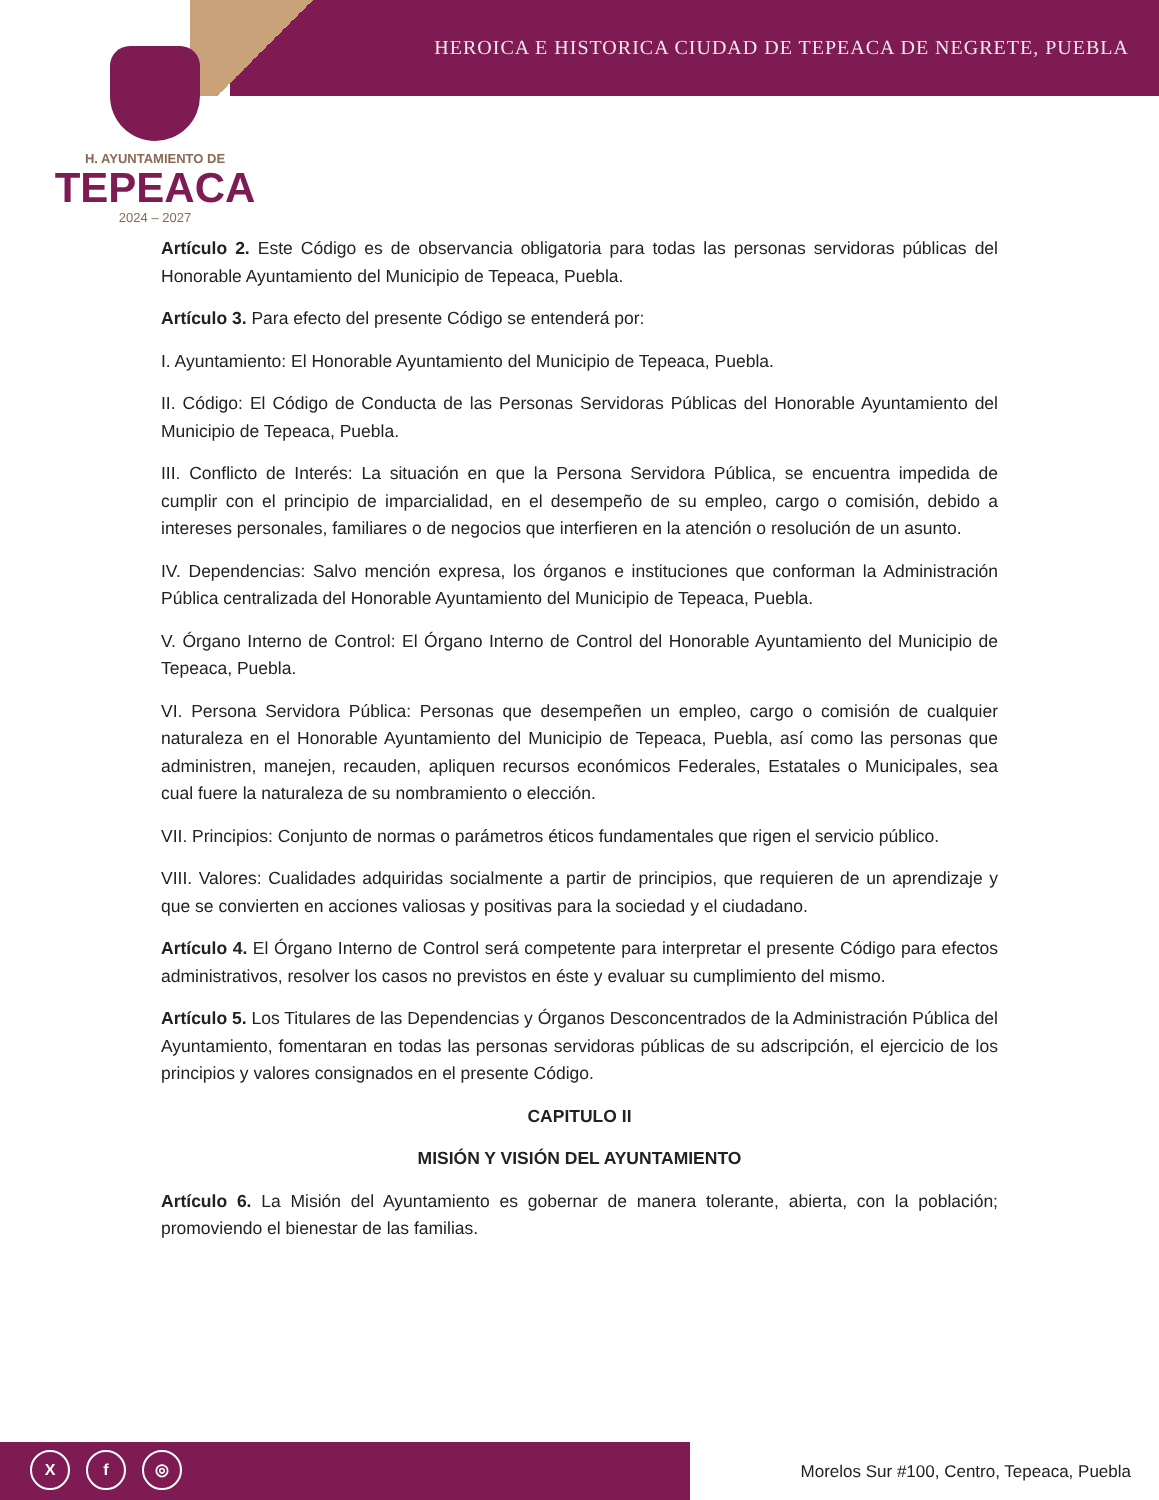HEROICA E HISTORICA CIUDAD DE TEPEACA DE NEGRETE, PUEBLA
H. AYUNTAMIENTO DE
TEPEACA
2024 – 2027
Artículo 2. Este Código es de observancia obligatoria para todas las personas servidoras públicas del Honorable Ayuntamiento del Municipio de Tepeaca, Puebla.
Artículo 3. Para efecto del presente Código se entenderá por:
I. Ayuntamiento: El Honorable Ayuntamiento del Municipio de Tepeaca, Puebla.
II. Código: El Código de Conducta de las Personas Servidoras Públicas del Honorable Ayuntamiento del Municipio de Tepeaca, Puebla.
III. Conflicto de Interés: La situación en que la Persona Servidora Pública, se encuentra impedida de cumplir con el principio de imparcialidad, en el desempeño de su empleo, cargo o comisión, debido a intereses personales, familiares o de negocios que interfieren en la atención o resolución de un asunto.
IV. Dependencias: Salvo mención expresa, los órganos e instituciones que conforman la Administración Pública centralizada del Honorable Ayuntamiento del Municipio de Tepeaca, Puebla.
V. Órgano Interno de Control: El Órgano Interno de Control del Honorable Ayuntamiento del Municipio de Tepeaca, Puebla.
VI. Persona Servidora Pública: Personas que desempeñen un empleo, cargo o comisión de cualquier naturaleza en el Honorable Ayuntamiento del Municipio de Tepeaca, Puebla, así como las personas que administren, manejen, recauden, apliquen recursos económicos Federales, Estatales o Municipales, sea cual fuere la naturaleza de su nombramiento o elección.
VII. Principios: Conjunto de normas o parámetros éticos fundamentales que rigen el servicio público.
VIII. Valores: Cualidades adquiridas socialmente a partir de principios, que requieren de un aprendizaje y que se convierten en acciones valiosas y positivas para la sociedad y el ciudadano.
Artículo 4. El Órgano Interno de Control será competente para interpretar el presente Código para efectos administrativos, resolver los casos no previstos en éste y evaluar su cumplimiento del mismo.
Artículo 5. Los Titulares de las Dependencias y Órganos Desconcentrados de la Administración Pública del Ayuntamiento, fomentaran en todas las personas servidoras públicas de su adscripción, el ejercicio de los principios y valores consignados en el presente Código.
CAPITULO II
MISIÓN Y VISIÓN DEL AYUNTAMIENTO
Artículo 6. La Misión del Ayuntamiento es gobernar de manera tolerante, abierta, con la población; promoviendo el bienestar de las familias.
Xf ◎
Morelos Sur #100, Centro, Tepeaca, Puebla